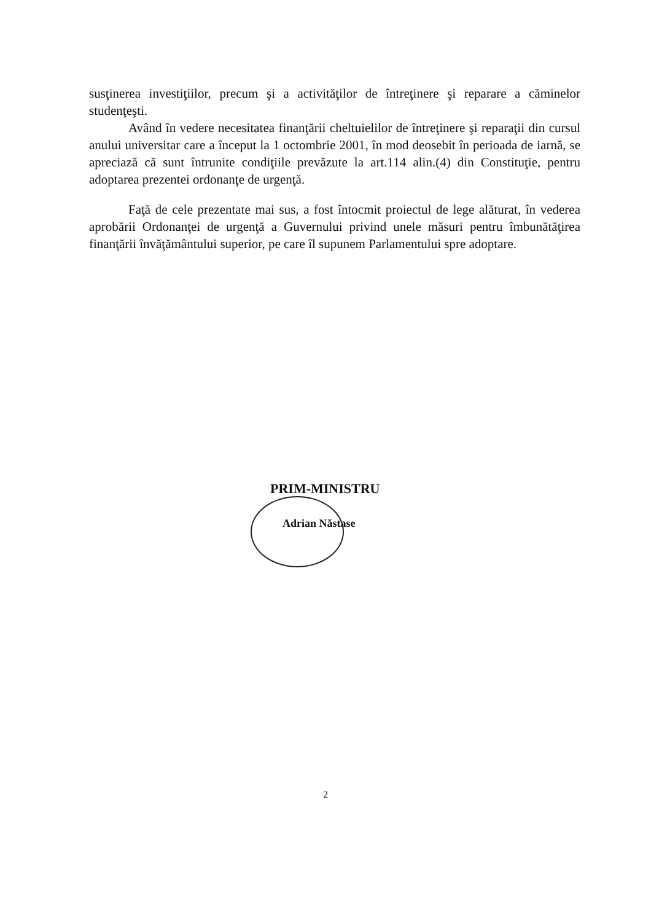susţinerea investiţiilor, precum şi a activităţilor de întreţinere şi reparare a căminelor studenţeşti.
Având în vedere necesitatea finanţării cheltuielilor de întreţinere şi reparaţii din cursul anului universitar care a început la 1 octombrie 2001, în mod deosebit în perioada de iarnă, se apreciază că sunt întrunite condiţiile prevăzute la art.114 alin.(4) din Constituţie, pentru adoptarea prezentei ordonanţe de urgenţă.
Faţă de cele prezentate mai sus, a fost întocmit proiectul de lege alăturat, în vederea aprobării Ordonanţei de urgenţă a Guvernului privind unele măsuri pentru îmbunătăţirea finanţării învăţământului superior, pe care îl supunem Parlamentului spre adoptare.
PRIM-MINISTRU
Adrian Năstase
2